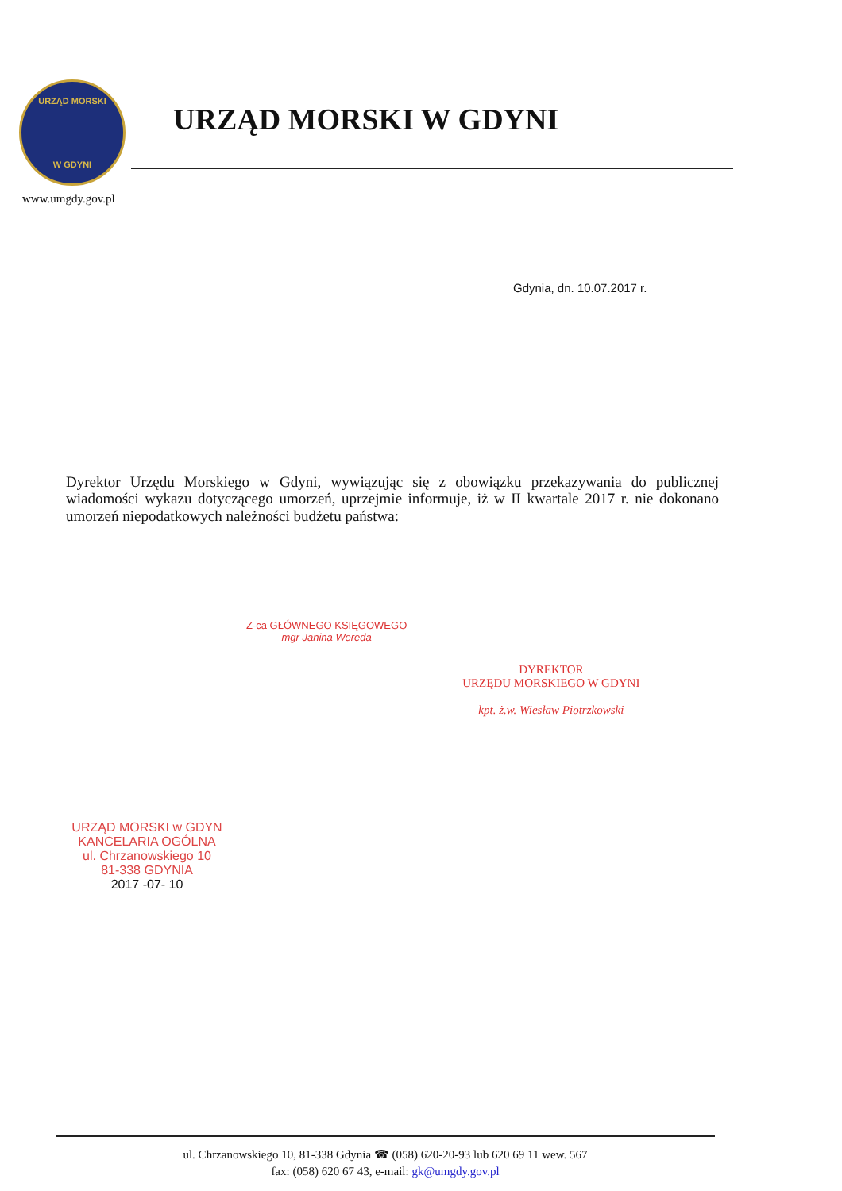URZĄD MORSKI
W GDYNI
URZĄD MORSKI W GDYNI
www.umgdy.gov.pl
Gdynia, dn. 10.07.2017 r.
Dyrektor Urzędu Morskiego w Gdyni, wywiązując się z obowiązku przekazywania do publicznej wiadomości wykazu dotyczącego umorzeń, uprzejmie informuje, iż w II kwartale 2017 r. nie dokonano umorzeń niepodatkowych należności budżetu państwa:
Z-ca GŁÓWNEGO KSIĘGOWEGO
mgr Janina Wereda
DYREKTOR
URZĘDU MORSKIEGO W GDYNI
kpt. ż.w. Wiesław Piotrzkowski
URZĄD MORSKI w GDYN
KANCELARIA OGÓLNA
ul. Chrzanowskiego 10
81-338 GDYNIA
2017 -07- 10
ul. Chrzanowskiego 10, 81-338 Gdynia ☎ (058) 620-20-93 lub 620 69 11 wew. 567
fax: (058) 620 67 43, e-mail: gk@umgdy.gov.pl